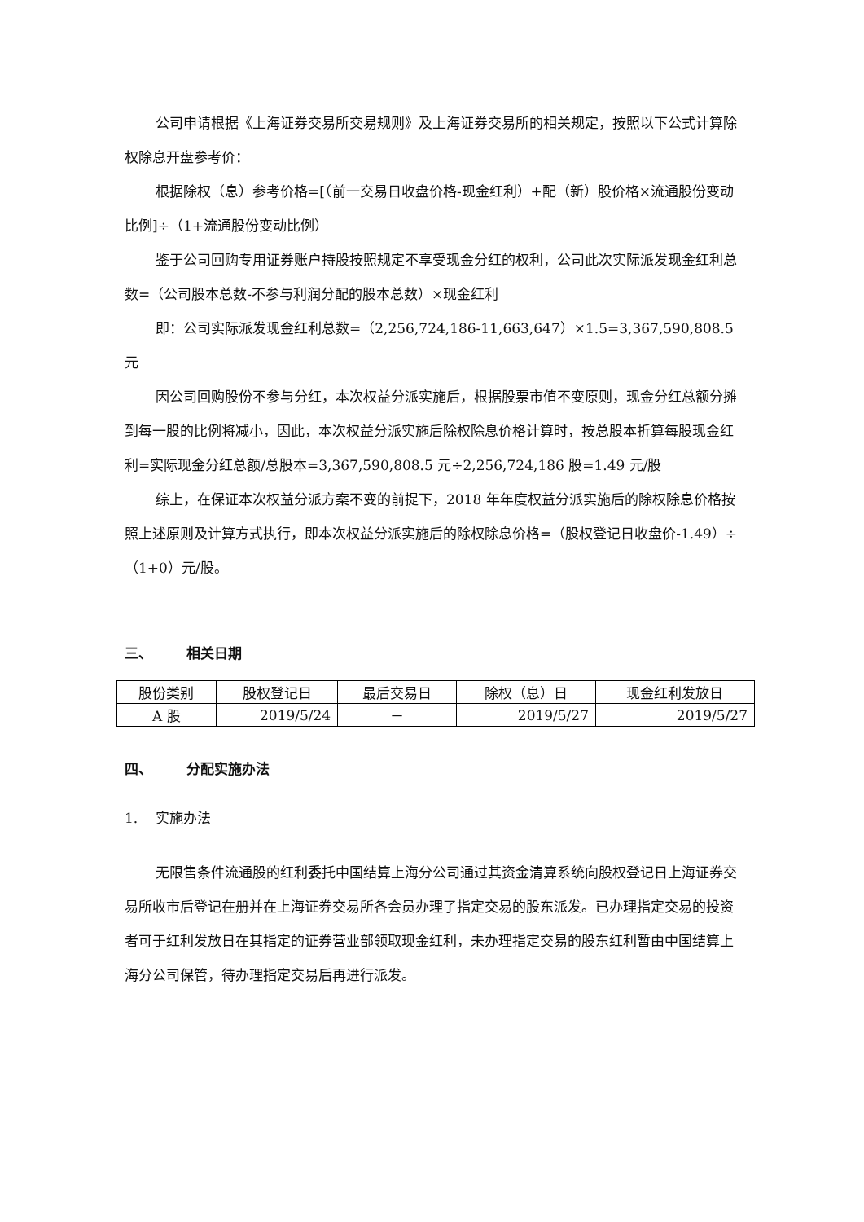公司申请根据《上海证券交易所交易规则》及上海证券交易所的相关规定，按照以下公式计算除权除息开盘参考价：
根据除权（息）参考价格=[（前一交易日收盘价格-现金红利）+配（新）股价格×流通股份变动比例]÷（1+流通股份变动比例）
鉴于公司回购专用证券账户持股按照规定不享受现金分红的权利，公司此次实际派发现金红利总数=（公司股本总数-不参与利润分配的股本总数）×现金红利
即：公司实际派发现金红利总数=（2,256,724,186-11,663,647）×1.5=3,367,590,808.5 元
因公司回购股份不参与分红，本次权益分派实施后，根据股票市值不变原则，现金分红总额分摊到每一股的比例将减小，因此，本次权益分派实施后除权除息价格计算时，按总股本折算每股现金红利=实际现金分红总额/总股本=3,367,590,808.5 元÷2,256,724,186 股=1.49 元/股
综上，在保证本次权益分派方案不变的前提下，2018 年年度权益分派实施后的除权除息价格按照上述原则及计算方式执行，即本次权益分派实施后的除权除息价格=（股权登记日收盘价-1.49）÷（1+0）元/股。
三、 相关日期
| 股份类别 | 股权登记日 | 最后交易日 | 除权（息）日 | 现金红利发放日 |
| A 股 | 2019/5/24 | － | 2019/5/27 | 2019/5/27 |
四、 分配实施办法
1. 实施办法
无限售条件流通股的红利委托中国结算上海分公司通过其资金清算系统向股权登记日上海证券交易所收市后登记在册并在上海证券交易所各会员办理了指定交易的股东派发。已办理指定交易的投资者可于红利发放日在其指定的证券营业部领取现金红利，未办理指定交易的股东红利暂由中国结算上海分公司保管，待办理指定交易后再进行派发。